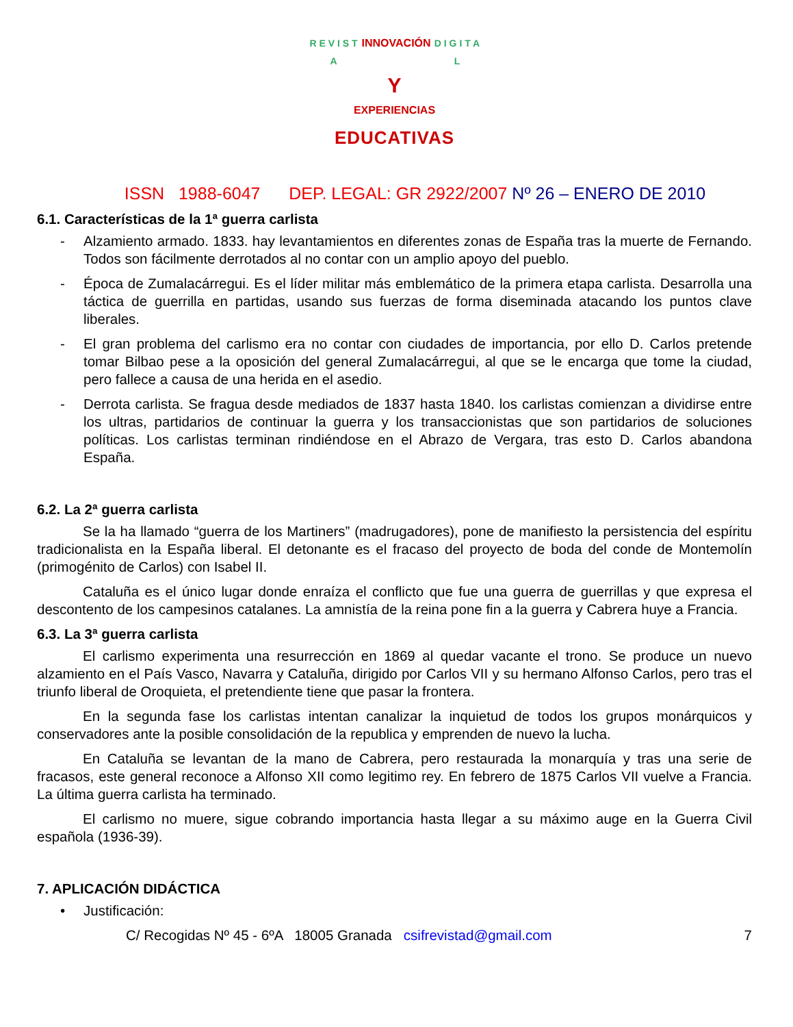R E V I S T A INNOVACIÓN D I G I T A L
Y
EXPERIENCIAS
EDUCATIVAS
ISSN 1988-6047 DEP. LEGAL: GR 2922/2007 Nº 26 – ENERO DE 2010
6.1. Características de la 1ª guerra carlista
- Alzamiento armado. 1833. hay levantamientos en diferentes zonas de España tras la muerte de Fernando. Todos son fácilmente derrotados al no contar con un amplio apoyo del pueblo.
- Época de Zumalacárregui. Es el líder militar más emblemático de la primera etapa carlista. Desarrolla una táctica de guerrilla en partidas, usando sus fuerzas de forma diseminada atacando los puntos clave liberales.
- El gran problema del carlismo era no contar con ciudades de importancia, por ello D. Carlos pretende tomar Bilbao pese a la oposición del general Zumalacárregui, al que se le encarga que tome la ciudad, pero fallece a causa de una herida en el asedio.
- Derrota carlista. Se fragua desde mediados de 1837 hasta 1840. los carlistas comienzan a dividirse entre los ultras, partidarios de continuar la guerra y los transaccionistas que son partidarios de soluciones políticas. Los carlistas terminan rindiéndose en el Abrazo de Vergara, tras esto D. Carlos abandona España.
6.2. La 2ª guerra carlista
Se la ha llamado “guerra de los Martiners” (madrugadores), pone de manifiesto la persistencia del espíritu tradicionalista en la España liberal. El detonante es el fracaso del proyecto de boda del conde de Montemolín (primogénito de Carlos) con Isabel II.
Cataluña es el único lugar donde enraíza el conflicto que fue una guerra de guerrillas y que expresa el descontento de los campesinos catalanes. La amnistía de la reina pone fin a la guerra y Cabrera huye a Francia.
6.3. La 3ª guerra carlista
El carlismo experimenta una resurrección en 1869 al quedar vacante el trono. Se produce un nuevo alzamiento en el País Vasco, Navarra y Cataluña, dirigido por Carlos VII y su hermano Alfonso Carlos, pero tras el triunfo liberal de Oroquieta, el pretendiente tiene que pasar la frontera.
En la segunda fase los carlistas intentan canalizar la inquietud de todos los grupos monárquicos y conservadores ante la posible consolidación de la republica y emprenden de nuevo la lucha.
En Cataluña se levantan de la mano de Cabrera, pero restaurada la monarquía y tras una serie de fracasos, este general reconoce a Alfonso XII como legitimo rey. En febrero de 1875 Carlos VII vuelve a Francia. La última guerra carlista ha terminado.
El carlismo no muere, sigue cobrando importancia hasta llegar a su máximo auge en la Guerra Civil española (1936-39).
7. APLICACIÓN DIDÁCTICA
• Justificación:
C/ Recogidas Nº 45 - 6ºA 18005 Granada csifrevistad@gmail.com 7